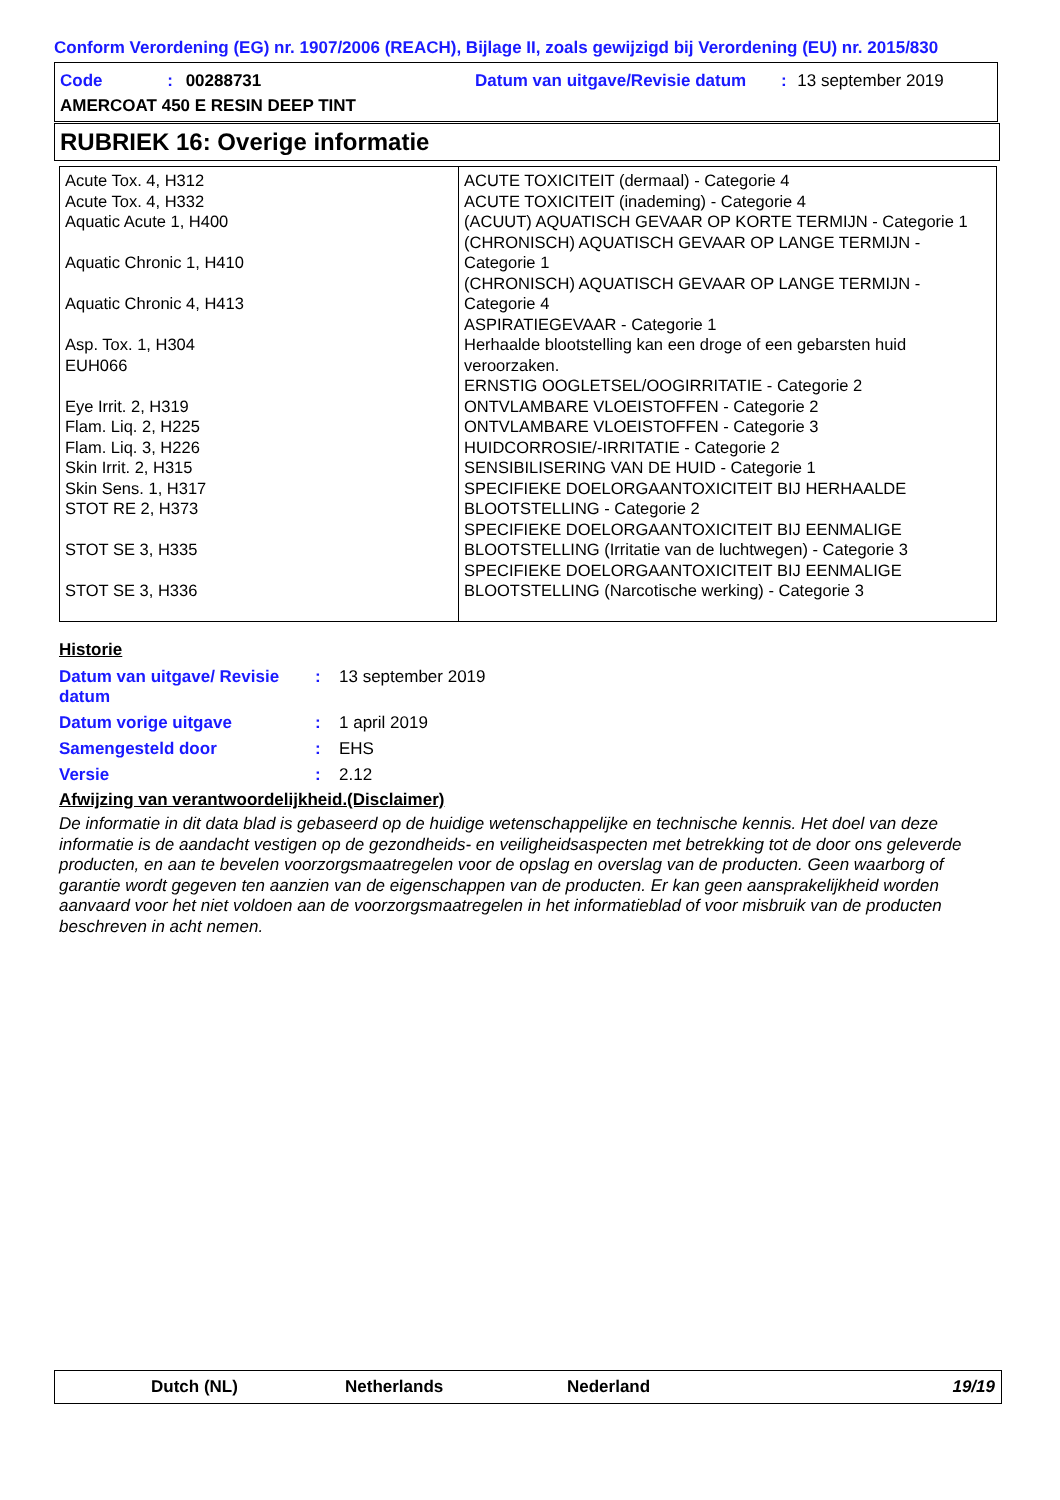Conform Verordening (EG) nr. 1907/2006 (REACH), Bijlage II, zoals gewijzigd bij Verordening (EU) nr. 2015/830
Code : 00288731
Datum van uitgave/Revisie datum : 13 september 2019
AMERCOAT 450 E RESIN DEEP TINT
RUBRIEK 16: Overige informatie
| Acute Tox. 4, H312 Acute Tox. 4, H332 Aquatic Acute 1, H400 Aquatic Chronic 1, H410 Aquatic Chronic 4, H413 Asp. Tox. 1, H304 EUH066 Eye Irrit. 2, H319 Flam. Liq. 2, H225 Flam. Liq. 3, H226 Skin Irrit. 2, H315 Skin Sens. 1, H317 STOT RE 2, H373 STOT SE 3, H335 STOT SE 3, H336 | ACUTE TOXICITEIT (dermaal) - Categorie 4 ACUTE TOXICITEIT (inademing) - Categorie 4 (ACUUT) AQUATISCH GEVAAR OP KORTE TERMIJN - Categorie 1 (CHRONISCH) AQUATISCH GEVAAR OP LANGE TERMIJN - Categorie 1 (CHRONISCH) AQUATISCH GEVAAR OP LANGE TERMIJN - Categorie 4 ASPIRATIEGEVAAR - Categorie 1 Herhaalde blootstelling kan een droge of een gebarsten huid veroorzaken. ERNSTIG OOGLETSEL/OOGIRRITATIE - Categorie 2 ONTVLAMBARE VLOEISTOFFEN - Categorie 2 ONTVLAMBARE VLOEISTOFFEN - Categorie 3 HUIDCORROSIE/-IRRITATIE - Categorie 2 SENSIBILISERING VAN DE HUID - Categorie 1 SPECIFIEKE DOELORGAANTOXICITEIT BIJ HERHAALDE BLOOTSTELLING - Categorie 2 SPECIFIEKE DOELORGAANTOXICITEIT BIJ EENMALIGE BLOOTSTELLING (Irritatie van de luchtwegen) - Categorie 3 SPECIFIEKE DOELORGAANTOXICITEIT BIJ EENMALIGE BLOOTSTELLING (Narcotische werking) - Categorie 3 |
Historie
| Datum van uitgave/ Revisie datum | : | 13 september 2019 |
| Datum vorige uitgave | : | 1 april 2019 |
| Samengesteld door | : | EHS |
| Versie | : | 2.12 |
Afwijzing van verantwoordelijkheid.(Disclaimer)
De informatie in dit data blad is gebaseerd op de huidige wetenschappelijke en technische kennis. Het doel van deze informatie is de aandacht vestigen op de gezondheids- en veiligheidsaspecten met betrekking tot de door ons geleverde producten, en aan te bevelen voorzorgsmaatregelen voor de opslag en overslag van de producten. Geen waarborg of garantie wordt gegeven ten aanzien van de eigenschappen van de producten. Er kan geen aansprakelijkheid worden aanvaard voor het niet voldoen aan de voorzorgsmaatregelen in het informatieblad of voor misbruik van de producten beschreven in acht nemen.
Dutch (NL) Netherlands Nederland 19/19